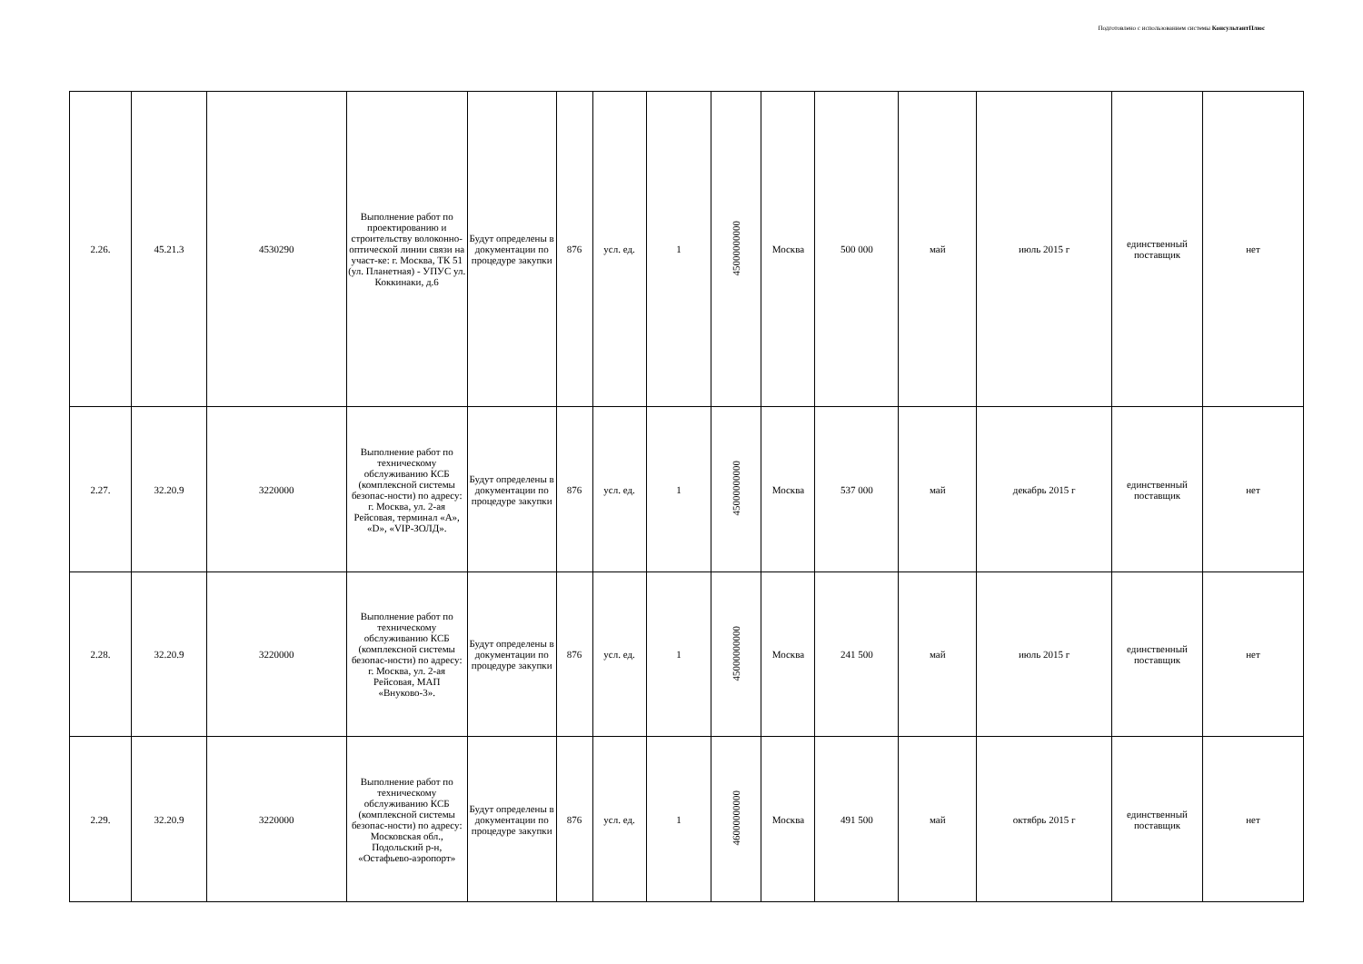Подготовлено с использованием системы КонсультантПлюс
| 2.26. | 45.21.3 | 4530290 | Выполнение работ по проектированию и строительству волоконно-оптической линии связи на участ-ке: г. Москва, ТК 51 (ул. Планетная) - УПУС ул. Коккинаки, д.6 | Будут определены в документации по процедуре закупки | 876 | усл. ед. | 1 | 45000000000 | Москва | 500 000 | май | июль 2015 г | единственный поставщик | нет |
| 2.27. | 32.20.9 | 3220000 | Выполнение работ по техническому обслуживанию КСБ (комплексной системы безопас-ности) по адресу: г. Москва, ул. 2-ая Рейсовая, терминал «A», «D», «VIP-ЗОЛД». | Будут определены в документации по процедуре закупки | 876 | усл. ед. | 1 | 45000000000 | Москва | 537 000 | май | декабрь 2015 г | единственный поставщик | нет |
| 2.28. | 32.20.9 | 3220000 | Выполнение работ по техническому обслуживанию КСБ (комплексной системы безопас-ности) по адресу: г. Москва, ул. 2-ая Рейсовая, МАП «Внуково-3». | Будут определены в документации по процедуре закупки | 876 | усл. ед. | 1 | 45000000000 | Москва | 241 500 | май | июль 2015 г | единственный поставщик | нет |
| 2.29. | 32.20.9 | 3220000 | Выполнение работ по техническому обслуживанию КСБ (комплексной системы безопас-ности) по адресу: Московская обл., Подольский р-н, «Остафьево-аэропорт» | Будут определены в документации по процедуре закупки | 876 | усл. ед. | 1 | 46000000000 | Москва | 491 500 | май | октябрь 2015 г | единственный поставщик | нет |